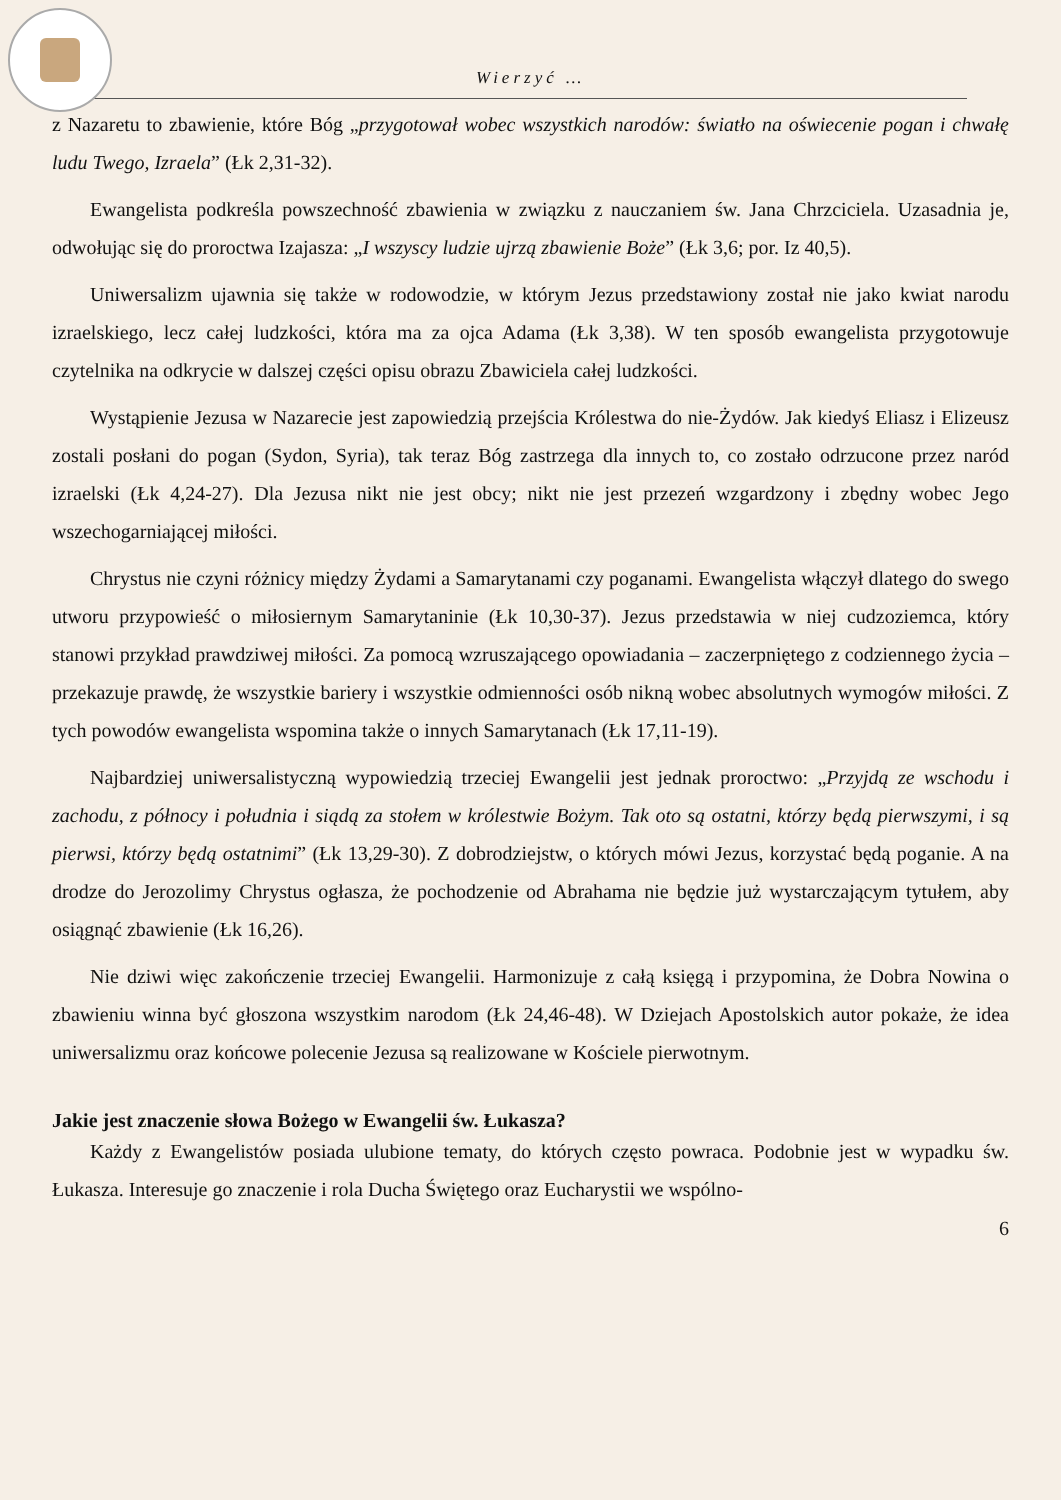Wierzyć …
z Nazaretu to zbawienie, które Bóg „przygotował wobec wszystkich narodów: światło na oświecenie pogan i chwałę ludu Twego, Izraela” (Łk 2,31-32).
Ewangelista podkreśla powszechność zbawienia w związku z nauczaniem św. Jana Chrzciciela. Uzasadnia je, odwołując się do proroctwa Izajasza: „I wszyscy ludzie ujrzą zbawienie Boże” (Łk 3,6; por. Iz 40,5).
Uniwersalizm ujawnia się także w rodowodzie, w którym Jezus przedstawiony został nie jako kwiat narodu izraelskiego, lecz całej ludzkości, która ma za ojca Adama (Łk 3,38). W ten sposób ewangelista przygotowuje czytelnika na odkrycie w dalszej części opisu obrazu Zbawiciela całej ludzkości.
Wystąpienie Jezusa w Nazarecie jest zapowiedzią przejścia Królestwa do nie-Żydów. Jak kiedyś Eliasz i Elizeusz zostali posłani do pogan (Sydon, Syria), tak teraz Bóg zastrzega dla innych to, co zostało odrzucone przez naród izraelski (Łk 4,24-27). Dla Jezusa nikt nie jest obcy; nikt nie jest przezeń wzgardzony i zbędny wobec Jego wszechogarniającej miłości.
Chrystus nie czyni różnicy między Żydami a Samarytanami czy poganami. Ewangelista włączył dlatego do swego utworu przypowieść o miłosiernym Samarytaninie (Łk 10,30-37). Jezus przedstawia w niej cudzoziemca, który stanowi przykład prawdziwej miłości. Za pomocą wzruszającego opowiadania – zaczerpniętego z codziennego życia – przekazuje prawdę, że wszystkie bariery i wszystkie odmienności osób nikną wobec absolutnych wymogów miłości. Z tych powodów ewangelista wspomina także o innych Samarytanach (Łk 17,11-19).
Najbardziej uniwersalistyczną wypowiedzią trzeciej Ewangelii jest jednak proroctwo: „Przyjdą ze wschodu i zachodu, z północy i południa i siądą za stołem w królestwie Bożym. Tak oto są ostatni, którzy będą pierwszymi, i są pierwsi, którzy będą ostatnimi” (Łk 13,29-30). Z dobrodziejstw, o których mówi Jezus, korzystać będą poganie. A na drodze do Jerozolimy Chrystus ogłasza, że pochodzenie od Abrahama nie będzie już wystarczającym tytułem, aby osiągnąć zbawienie (Łk 16,26).
Nie dziwi więc zakończenie trzeciej Ewangelii. Harmonizuje z całą księgą i przypomina, że Dobra Nowina o zbawieniu winna być głoszona wszystkim narodom (Łk 24,46-48). W Dziejach Apostolskich autor pokaże, że idea uniwersalizmu oraz końcowe polecenie Jezusa są realizowane w Kościele pierwotnym.
Jakie jest znaczenie słowa Bożego w Ewangelii św. Łukasza?
Każdy z Ewangelistów posiada ulubione tematy, do których często powraca. Podobnie jest w wypadku św. Łukasza. Interesuje go znaczenie i rola Ducha Świętego oraz Eucharystii we wspólno-
6